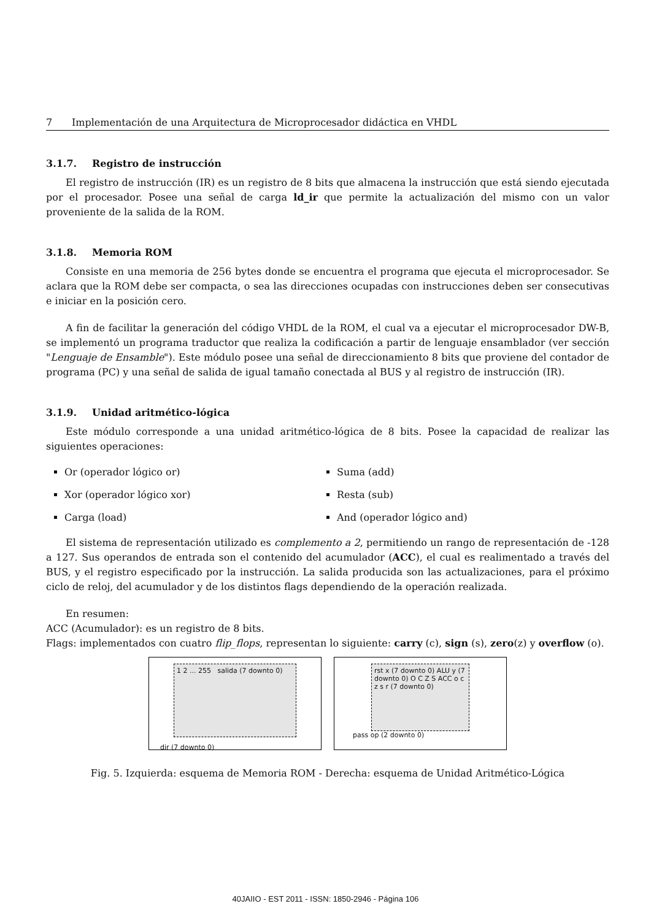7 Implementación de una Arquitectura de Microprocesador didáctica en VHDL
3.1.7. Registro de instrucción
El registro de instrucción (IR) es un registro de 8 bits que almacena la instrucción que está siendo ejecutada por el procesador. Posee una señal de carga ld_ir que permite la actualización del mismo con un valor proveniente de la salida de la ROM.
3.1.8. Memoria ROM
Consiste en una memoria de 256 bytes donde se encuentra el programa que ejecuta el microprocesador. Se aclara que la ROM debe ser compacta, o sea las direcciones ocupadas con instrucciones deben ser consecutivas e iniciar en la posición cero.
A fin de facilitar la generación del código VHDL de la ROM, el cual va a ejecutar el microprocesador DW-B, se implementó un programa traductor que realiza la codificación a partir de lenguaje ensamblador (ver sección "Lenguaje de Ensamble"). Este módulo posee una señal de direccionamiento 8 bits que proviene del contador de programa (PC) y una señal de salida de igual tamaño conectada al BUS y al registro de instrucción (IR).
3.1.9. Unidad aritmético-lógica
Este módulo corresponde a una unidad aritmético-lógica de 8 bits. Posee la capacidad de realizar las siguientes operaciones:
Or (operador lógico or)
Suma (add)
Xor (operador lógico xor)
Resta (sub)
Carga (load)
And (operador lógico and)
El sistema de representación utilizado es complemento a 2, permitiendo un rango de representación de -128 a 127. Sus operandos de entrada son el contenido del acumulador (ACC), el cual es realimentado a través del BUS, y el registro especificado por la instrucción. La salida producida son las actualizaciones, para el próximo ciclo de reloj, del acumulador y de los distintos flags dependiendo de la operación realizada.
En resumen:
ACC (Acumulador): es un registro de 8 bits.
Flags: implementados con cuatro flip_flops, representan lo siguiente: carry (c), sign (s), zero(z) y overflow (o).
1 2 ... 255 salida (7 downto 0)
dir (7 downto 0)
rst x (7 downto 0) ALU y (7 downto 0) O C Z S ACC o c z s r (7 downto 0)
pass op (2 downto 0)
Fig. 5. Izquierda: esquema de Memoria ROM - Derecha: esquema de Unidad Aritmético-Lógica
40JAIIO - EST 2011 - ISSN: 1850-2946 - Página 106